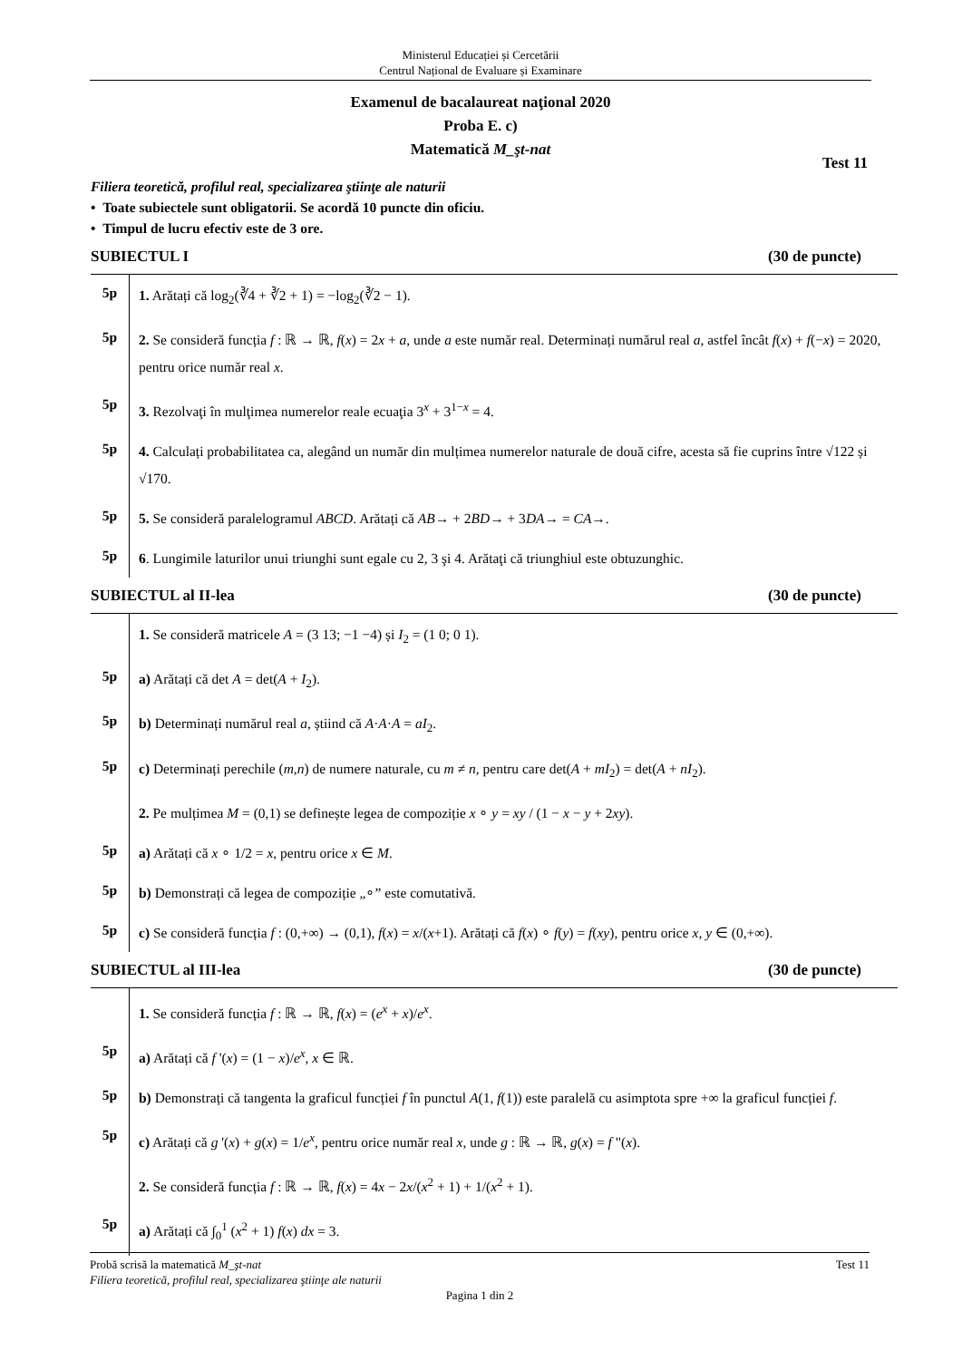Ministerul Educației și Cercetării
Centrul Național de Evaluare și Examinare
Examenul de bacalaureat naţional 2020
Proba E. c)
Matematică M_şt-nat
Test 11
Filiera teoretică, profilul real, specializarea ştiinţe ale naturii
• Toate subiectele sunt obligatorii. Se acordă 10 puncte din oficiu.
• Timpul de lucru efectiv este de 3 ore.
SUBIECTUL I (30 de puncte)
5p
1. Arătați că log<sub>2</sub>(∛4 + ∛2 + 1) = −log<sub>2</sub>(∛2 − 1).
5p
2. Se consideră funcția f : ℝ → ℝ, f(x) = 2x + a, unde a este număr real. Determinați numărul real a, astfel încât f(x) + f(−x) = 2020, pentru orice număr real x.
5p
3. Rezolvaţi în mulţimea numerelor reale ecuaţia 3<sup>x</sup> + 3<sup>1−x</sup> = 4.
5p
4. Calculați probabilitatea ca, alegând un număr din mulțimea numerelor naturale de două cifre, acesta să fie cuprins între √122 și √170.
5p
5. Se consideră paralelogramul ABCD. Arătați că AB→ + 2BD→ + 3DA→ = CA→.
5p
6. Lungimile laturilor unui triunghi sunt egale cu 2, 3 şi 4. Arătaţi că triunghiul este obtuzunghic.
SUBIECTUL al II-lea (30 de puncte)
1. Se consideră matricele A = (3 13; −1 −4) și I<sub>2</sub> = (1 0; 0 1).
5p
a) Arătați că det A = det(A + I<sub>2</sub>).
5p
b) Determinați numărul real a, știind că A·A·A = aI<sub>2</sub>.
5p
c) Determinați perechile (m,n) de numere naturale, cu m ≠ n, pentru care det(A + mI<sub>2</sub>) = det(A + nI<sub>2</sub>).
2. Pe mulțimea M = (0,1) se definește legea de compoziție x ∘ y = xy / (1 − x − y + 2xy).
5p
a) Arătați că x ∘ 1/2 = x, pentru orice x ∈ M.
5p
b) Demonstrați că legea de compoziție „∘” este comutativă.
5p
c) Se consideră funcția f : (0,+∞) → (0,1), f(x) = x/(x+1). Arătați că f(x) ∘ f(y) = f(xy), pentru orice x, y ∈ (0,+∞).
SUBIECTUL al III-lea (30 de puncte)
1. Se consideră funcția f : ℝ → ℝ, f(x) = (e<sup>x</sup> + x)/e<sup>x</sup>.
5p
a) Arătați că f '(x) = (1 − x)/e<sup>x</sup>, x ∈ ℝ.
5p
b) Demonstrați că tangenta la graficul funcției f în punctul A(1, f(1)) este paralelă cu asimptota spre +∞ la graficul funcției f.
5p
c) Arătați că g '(x) + g(x) = 1/e<sup>x</sup>, pentru orice număr real x, unde g : ℝ → ℝ, g(x) = f "(x).
2. Se consideră funcția f : ℝ → ℝ, f(x) = 4x − 2x/(x<sup>2</sup> + 1) + 1/(x<sup>2</sup> + 1).
5p
a) Arătați că ∫<sub>0</sub><sup>1</sup> (x<sup>2</sup> + 1) f(x) dx = 3.
Probă scrisă la matematică M_şt-nat Test 11
Filiera teoretică, profilul real, specializarea ştiinţe ale naturii
Pagina 1 din 2